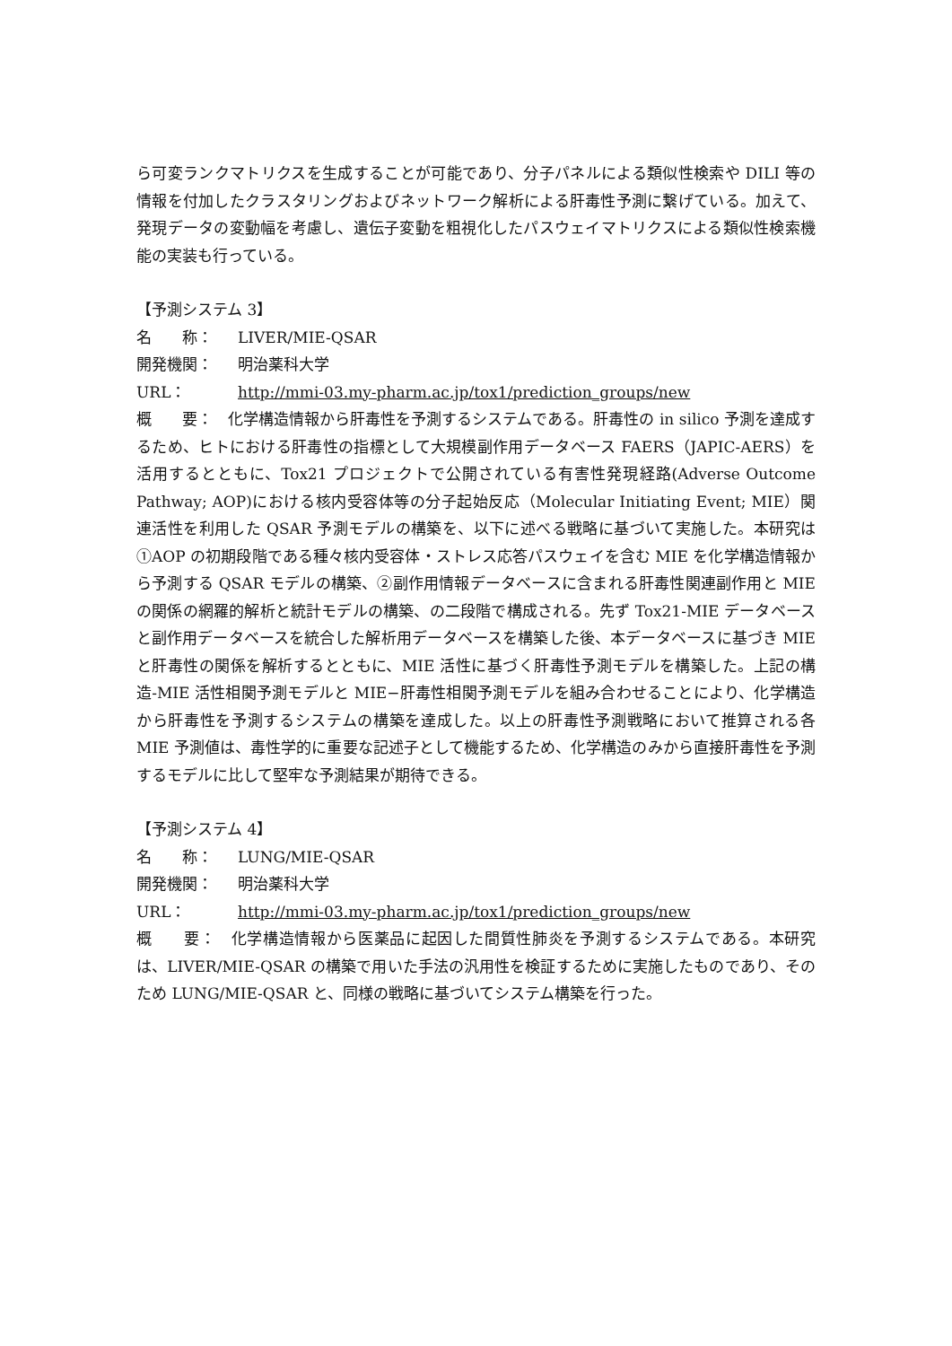ら可変ランクマトリクスを生成することが可能であり、分子パネルによる類似性検索や DILI 等の情報を付加したクラスタリングおよびネットワーク解析による肝毒性予測に繋げている。加えて、発現データの変動幅を考慮し、遺伝子変動を粗視化したパスウェイマトリクスによる類似性検索機能の実装も行っている。
【予測システム 3】
名　　称： LIVER/MIE-QSAR
開発機関： 明治薬科大学
URL： http://mmi-03.my-pharm.ac.jp/tox1/prediction_groups/new
概　　要：　化学構造情報から肝毒性を予測するシステムである。肝毒性の in silico 予測を達成するため、ヒトにおける肝毒性の指標として大規模副作用データベース FAERS（JAPIC-AERS）を活用するとともに、Tox21 プロジェクトで公開されている有害性発現経路(Adverse Outcome Pathway; AOP)における核内受容体等の分子起始反応（Molecular Initiating Event; MIE）関連活性を利用した QSAR 予測モデルの構築を、以下に述べる戦略に基づいて実施した。本研究は①AOP の初期段階である種々核内受容体・ストレス応答パスウェイを含む MIE を化学構造情報から予測する QSAR モデルの構築、②副作用情報データベースに含まれる肝毒性関連副作用と MIE の関係の網羅的解析と統計モデルの構築、の二段階で構成される。先ず Tox21-MIE データベースと副作用データベースを統合した解析用データベースを構築した後、本データベースに基づき MIE と肝毒性の関係を解析するとともに、MIE 活性に基づく肝毒性予測モデルを構築した。上記の構造-MIE 活性相関予測モデルと MIE−肝毒性相関予測モデルを組み合わせることにより、化学構造から肝毒性を予測するシステムの構築を達成した。以上の肝毒性予測戦略において推算される各 MIE 予測値は、毒性学的に重要な記述子として機能するため、化学構造のみから直接肝毒性を予測するモデルに比して堅牢な予測結果が期待できる。
【予測システム 4】
名　　称： LUNG/MIE-QSAR
開発機関： 明治薬科大学
URL： http://mmi-03.my-pharm.ac.jp/tox1/prediction_groups/new
概　　要：　化学構造情報から医薬品に起因した間質性肺炎を予測するシステムである。本研究は、LIVER/MIE-QSAR の構築で用いた手法の汎用性を検証するために実施したものであり、そのため LUNG/MIE-QSAR と、同様の戦略に基づいてシステム構築を行った。